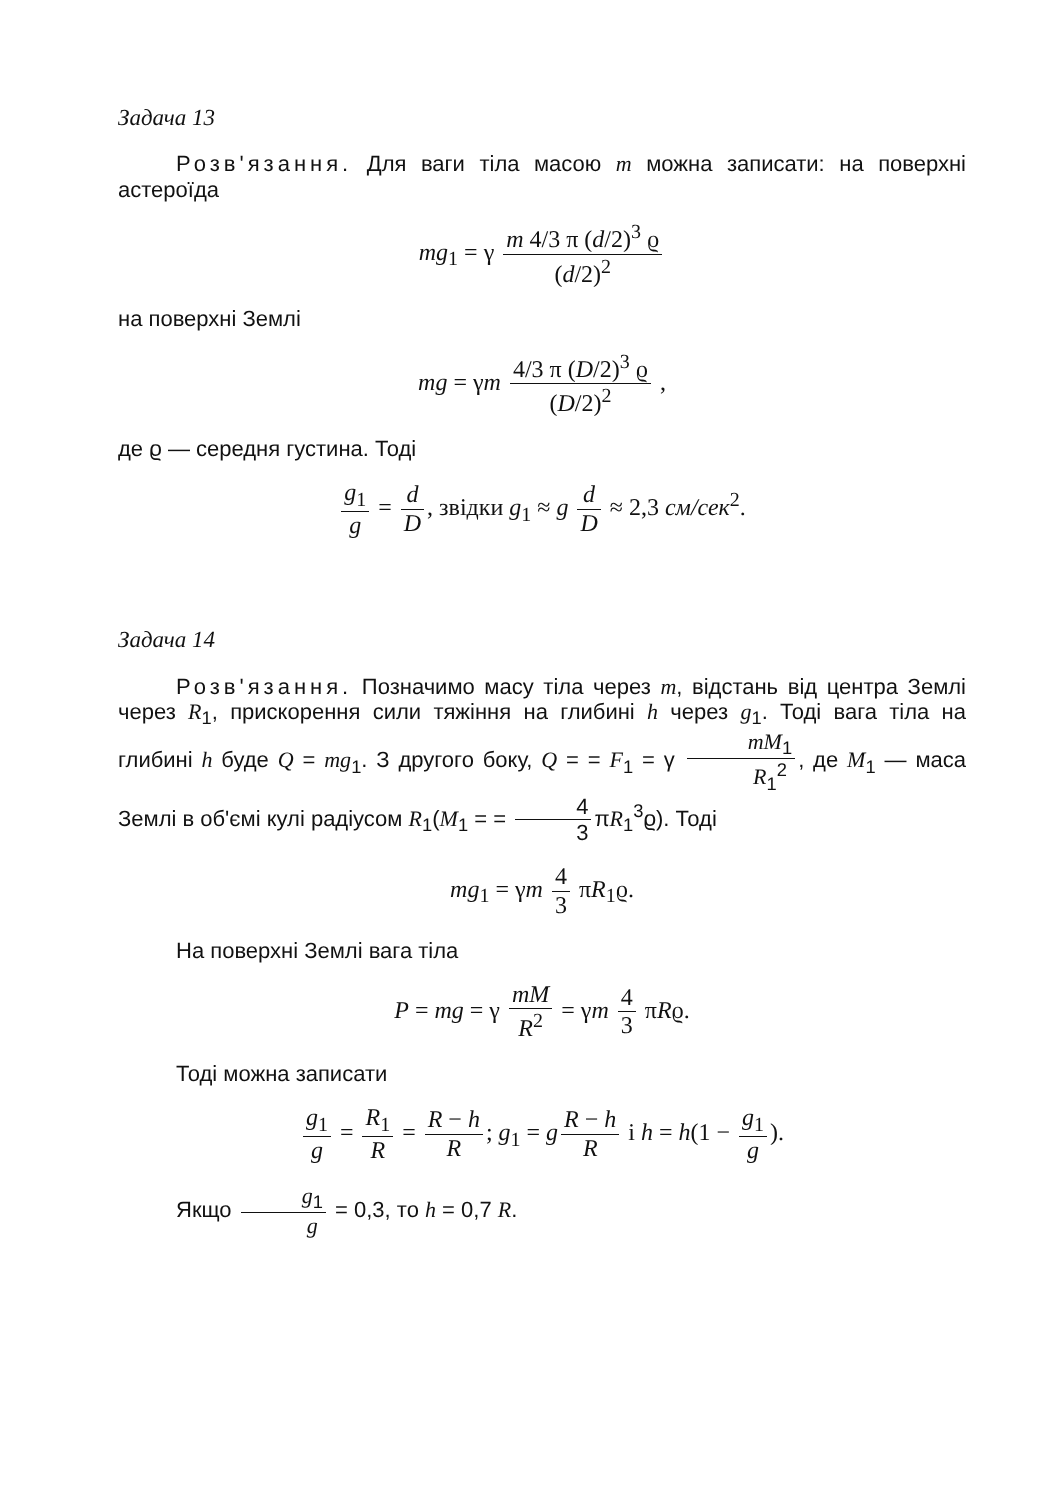Задача 13
Розв'язання. Для ваги тіла масою m можна записати: на поверхні астероїда
mg<sub>1</sub> = γ m 4/3 π (d/2)<sup>3</sup> ϱ (d/2)<sup>2</sup>
на поверхні Землі
mg = γm 4/3 π (D/2)<sup>3</sup> ϱ (D/2)<sup>2</sup> ,
де ϱ — середня густина. Тоді
g<sub>1</sub> g = d D, звідки g<sub>1</sub> ≈ g d D ≈ 2,3 см/сек<sup>2</sup>.
Задача 14
Розв'язання. Позначимо масу тіла через m, відстань від центра Землі через R<sub>1</sub>, прискорення сили тяжіння на глибині h через g<sub>1</sub>. Тоді вага тіла на глибині h буде Q = mg<sub>1</sub>. З другого боку, Q = = F<sub>1</sub> = γ mM<sub>1</sub> R<sub>1</sub><sup>2</sup>, де M<sub>1</sub> — маса Землі в об'ємі кулі радіусом R<sub>1</sub>(M<sub>1</sub> = = 4 3 πR<sub>1</sub><sup>3</sup>ϱ). Тоді
mg<sub>1</sub> = γm 4 3 πR<sub>1</sub>ϱ.
На поверхні Землі вага тіла
P = mg = γ mM R<sup>2</sup> = γm 4 3 πRϱ.
Тоді можна записати
g<sub>1</sub> g = R<sub>1</sub> R = R − h R; g<sub>1</sub> = g R − h R і h = h(1 − g<sub>1</sub> g).
Якщо g<sub>1</sub> g = 0,3, то h = 0,7 R.